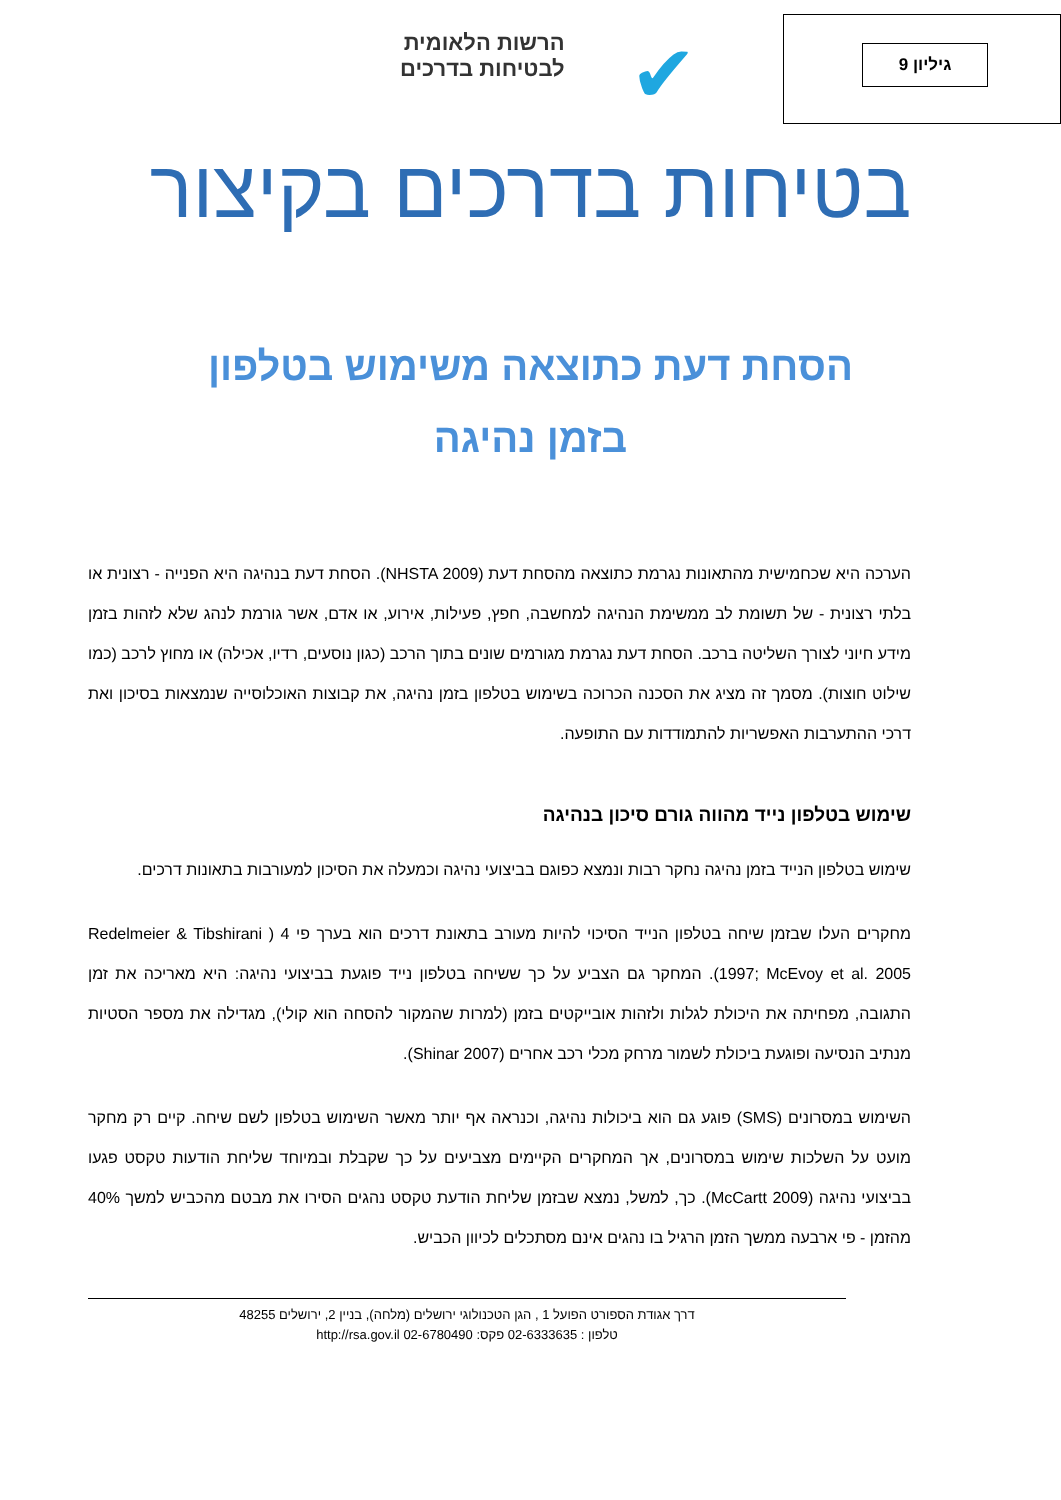גיליון 9
✔
הרשות הלאומית
לבטיחות בדרכים
בטיחות בדרכים בקיצור
הסחת דעת כתוצאה משימוש בטלפון
בזמן נהיגה
הערכה היא שכחמישית מהתאונות נגרמת כתוצאה מהסחת דעת (NHSTA 2009). הסחת דעת בנהיגה היא הפנייה - רצונית או בלתי רצונית - של תשומת לב ממשימת הנהיגה למחשבה, חפץ, פעילות, אירוע, או אדם, אשר גורמת לנהג שלא לזהות בזמן מידע חיוני לצורך השליטה ברכב. הסחת דעת נגרמת מגורמים שונים בתוך הרכב (כגון נוסעים, רדיו, אכילה) או מחוץ לרכב (כמו שילוט חוצות). מסמך זה מציג את הסכנה הכרוכה בשימוש בטלפון בזמן נהיגה, את קבוצות האוכלוסייה שנמצאות בסיכון ואת דרכי ההתערבות האפשריות להתמודדות עם התופעה.
שימוש בטלפון נייד מהווה גורם סיכון בנהיגה
שימוש בטלפון הנייד בזמן נהיגה נחקר רבות ונמצא כפוגם בביצועי נהיגה וכמעלה את הסיכון למעורבות בתאונות דרכים.
מחקרים העלו שבזמן שיחה בטלפון הנייד הסיכוי להיות מעורב בתאונת דרכים הוא בערך פי 4 ( Redelmeier & Tibshirani 1997; McEvoy et al. 2005). המחקר גם הצביע על כך ששיחה בטלפון נייד פוגעת בביצועי נהיגה: היא מאריכה את זמן התגובה, מפחיתה את היכולת לגלות ולזהות אובייקטים בזמן (למרות שהמקור להסחה הוא קולי), מגדילה את מספר הסטיות מנתיב הנסיעה ופוגעת ביכולת לשמור מרחק מכלי רכב אחרים (Shinar 2007).
השימוש במסרונים (SMS) פוגע גם הוא ביכולות נהיגה, וכנראה אף יותר מאשר השימוש בטלפון לשם שיחה. קיים רק מחקר מועט על השלכות שימוש במסרונים, אך המחקרים הקיימים מצביעים על כך שקבלת ובמיוחד שליחת הודעות טקסט פגעו בביצועי נהיגה (McCartt 2009). כך, למשל, נמצא שבזמן שליחת הודעת טקסט נהגים הסירו את מבטם מהכביש למשך 40% מהזמן - פי ארבעה ממשך הזמן הרגיל בו נהגים אינם מסתכלים לכיוון הכביש.
דרך אגודת הספורט הפועל 1 , הגן הטכנולוגי ירושלים (מלחה), בניין 2, ירושלים 48255
טלפון : 02-6333635 פקס: 02-6780490 http://rsa.gov.il